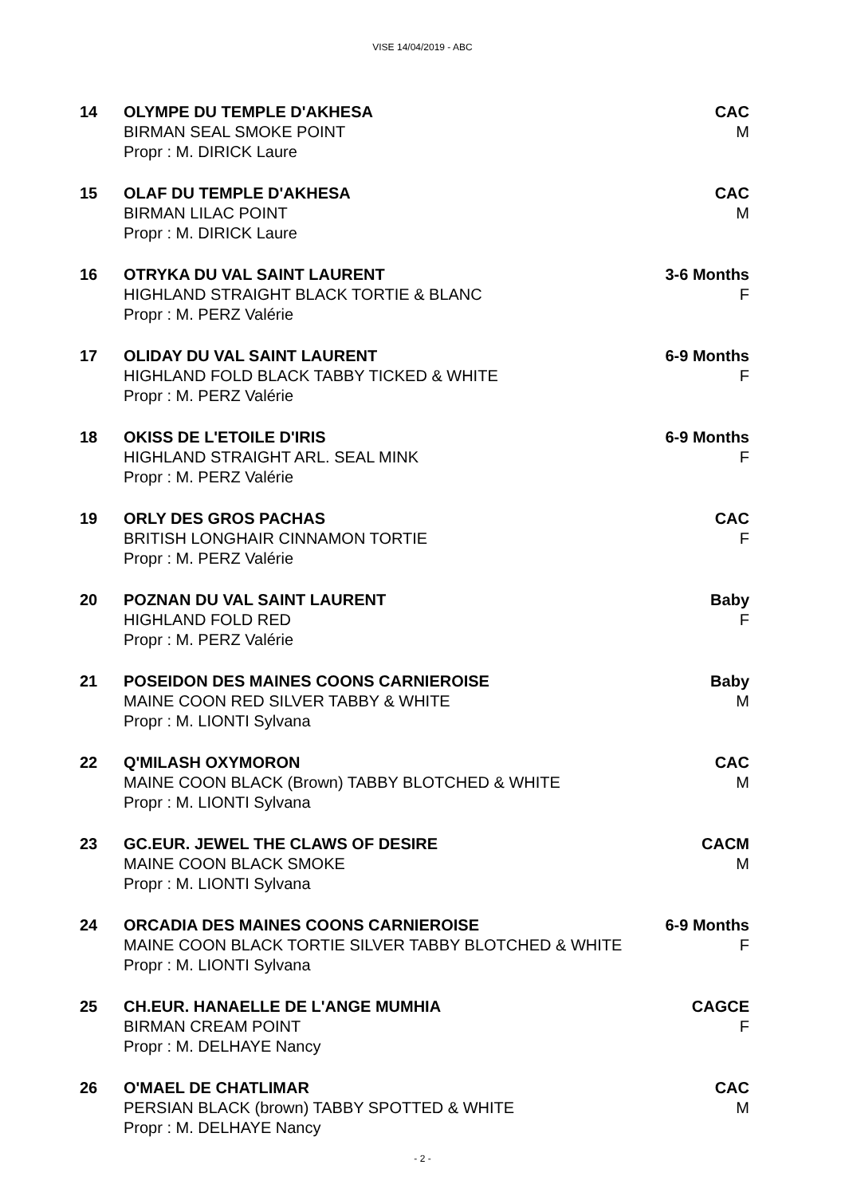VISE 14/04/2019 - ABC
14
OLYMPE DU TEMPLE D'AKHESA
BIRMAN SEAL SMOKE POINT
Propr : M. DIRICK Laure
CAC
M
15
OLAF DU TEMPLE D'AKHESA
BIRMAN LILAC POINT
Propr : M. DIRICK Laure
CAC
M
16
OTRYKA DU VAL SAINT LAURENT
HIGHLAND STRAIGHT BLACK TORTIE & BLANC
Propr : M. PERZ Valérie
3-6 Months
F
17
OLIDAY DU VAL SAINT LAURENT
HIGHLAND FOLD BLACK TABBY TICKED & WHITE
Propr : M. PERZ Valérie
6-9 Months
F
18
OKISS DE L'ETOILE D'IRIS
HIGHLAND STRAIGHT ARL. SEAL MINK
Propr : M. PERZ Valérie
6-9 Months
F
19
ORLY DES GROS PACHAS
BRITISH LONGHAIR CINNAMON TORTIE
Propr : M. PERZ Valérie
CAC
F
20
POZNAN DU VAL SAINT LAURENT
HIGHLAND FOLD RED
Propr : M. PERZ Valérie
Baby
F
21
POSEIDON DES MAINES COONS CARNIEROISE
MAINE COON RED SILVER TABBY & WHITE
Propr : M. LIONTI Sylvana
Baby
M
22
Q'MILASH OXYMORON
MAINE COON BLACK (Brown) TABBY BLOTCHED & WHITE
Propr : M. LIONTI Sylvana
CAC
M
23
GC.EUR. JEWEL THE CLAWS OF DESIRE
MAINE COON BLACK SMOKE
Propr : M. LIONTI Sylvana
CACM
M
24
ORCADIA DES MAINES COONS CARNIEROISE
MAINE COON BLACK TORTIE SILVER TABBY BLOTCHED & WHITE
Propr : M. LIONTI Sylvana
6-9 Months
F
25
CH.EUR. HANAELLE DE L'ANGE MUMHIA
BIRMAN CREAM POINT
Propr : M. DELHAYE Nancy
CAGCE
F
26
O'MAEL DE CHATLIMAR
PERSIAN BLACK (brown) TABBY SPOTTED & WHITE
Propr : M. DELHAYE Nancy
CAC
M
- 2 -